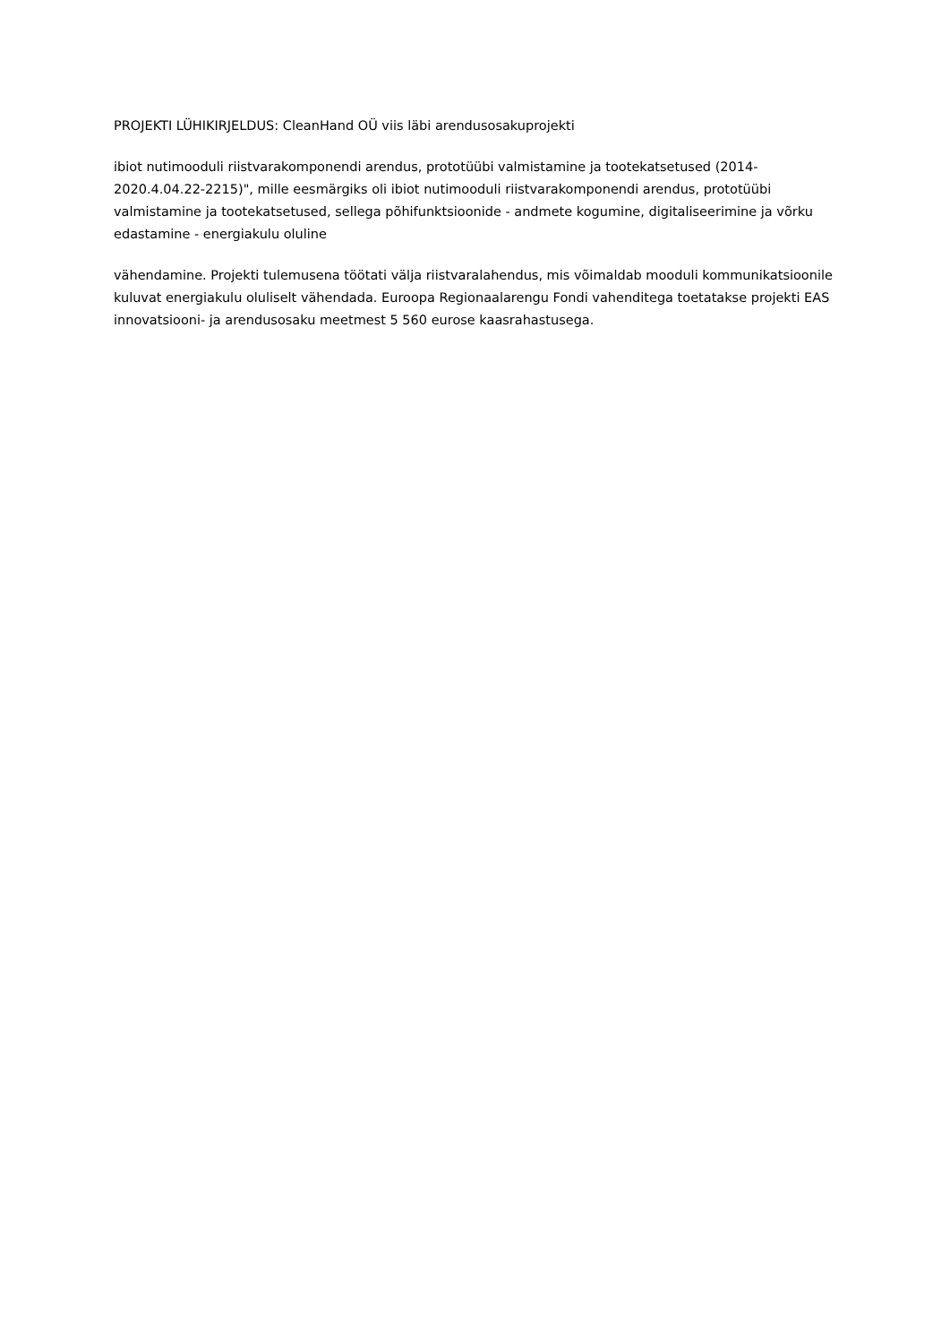PROJEKTI LÜHIKIRJELDUS: CleanHand OÜ viis läbi arendusosakuprojekti
ibiot nutimooduli riistvarakomponendi arendus, prototüübi valmistamine ja tootekatsetused (2014-2020.4.04.22-2215)", mille eesmärgiks oli ibiot nutimooduli riistvarakomponendi arendus, prototüübi valmistamine ja tootekatsetused, sellega põhifunktsioonide - andmete kogumine, digitaliseerimine ja võrku edastamine - energiakulu oluline
vähendamine. Projekti tulemusena töötati välja riistvaralahendus, mis võimaldab mooduli kommunikatsioonile kuluvat energiakulu oluliselt vähendada. Euroopa Regionaalarengu Fondi vahenditega toetatakse projekti EAS innovatsiooni- ja arendusosaku meetmest 5 560 eurose kaasrahastusega.